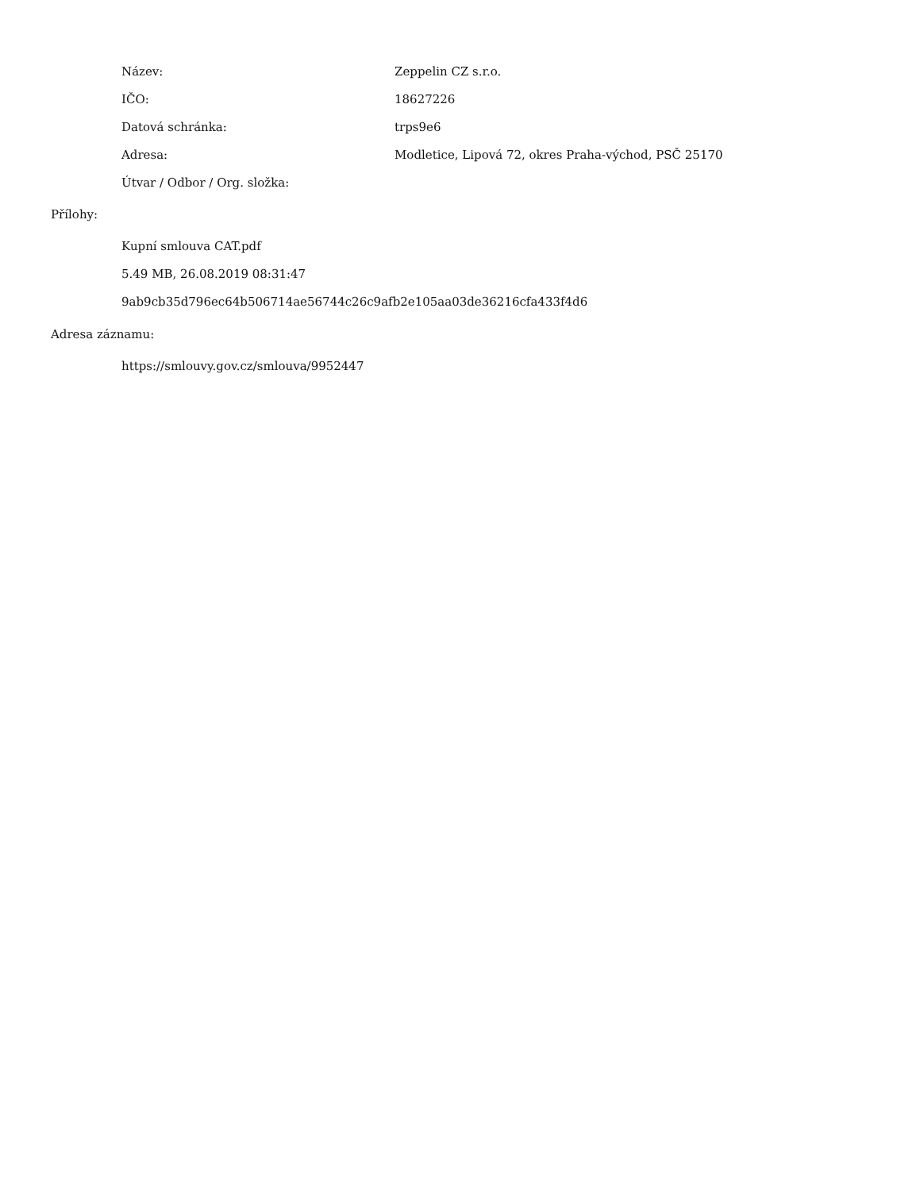| Název: | Zeppelin CZ s.r.o. |
| IČO: | 18627226 |
| Datová schránka: | trps9e6 |
| Adresa: | Modletice, Lipová 72, okres Praha-východ, PSČ 25170 |
| Útvar / Odbor / Org. složka: | |
Přílohy:
Kupní smlouva CAT.pdf
5.49 MB, 26.08.2019 08:31:47
9ab9cb35d796ec64b506714ae56744c26c9afb2e105aa03de36216cfa433f4d6
Adresa záznamu:
https://smlouvy.gov.cz/smlouva/9952447